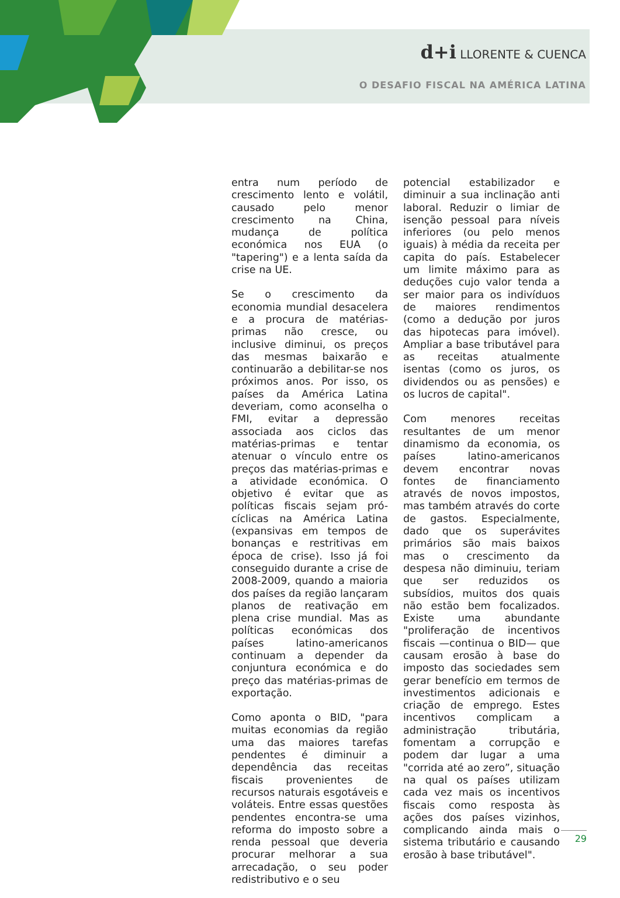d+i LLORENTE & CUENCA
O DESAFIO FISCAL NA AMÉRICA LATINA
entra num período de crescimento lento e volátil, causado pelo menor crescimento na China, mudança de política económica nos EUA (o "tapering") e a lenta saída da crise na UE.
Se o crescimento da economia mundial desacelera e a procura de matérias-primas não cresce, ou inclusive diminui, os preços das mesmas baixarão e continuarão a debilitar-se nos próximos anos. Por isso, os países da América Latina deveriam, como aconselha o FMI, evitar a depressão associada aos ciclos das matérias-primas e tentar atenuar o vínculo entre os preços das matérias-primas e a atividade económica. O objetivo é evitar que as políticas fiscais sejam pró-cíclicas na América Latina (expansivas em tempos de bonanças e restritivas em época de crise). Isso já foi conseguido durante a crise de 2008-2009, quando a maioria dos países da região lançaram planos de reativação em plena crise mundial. Mas as políticas económicas dos países latino-americanos continuam a depender da conjuntura económica e do preço das matérias-primas de exportação.
Como aponta o BID, "para muitas economias da região uma das maiores tarefas pendentes é diminuir a dependência das receitas fiscais provenientes de recursos naturais esgotáveis e voláteis. Entre essas questões pendentes encontra-se uma reforma do imposto sobre a renda pessoal que deveria procurar melhorar a sua arrecadação, o seu poder redistributivo e o seu
potencial estabilizador e diminuir a sua inclinação anti laboral. Reduzir o limiar de isenção pessoal para níveis inferiores (ou pelo menos iguais) à média da receita per capita do país. Estabelecer um limite máximo para as deduções cujo valor tenda a ser maior para os indivíduos de maiores rendimentos (como a dedução por juros das hipotecas para imóvel). Ampliar a base tributável para as receitas atualmente isentas (como os juros, os dividendos ou as pensões) e os lucros de capital".
Com menores receitas resultantes de um menor dinamismo da economia, os países latino-americanos devem encontrar novas fontes de financiamento através de novos impostos, mas também através do corte de gastos. Especialmente, dado que os superávites primários são mais baixos mas o crescimento da despesa não diminuiu, teriam que ser reduzidos os subsídios, muitos dos quais não estão bem focalizados. Existe uma abundante "proliferação de incentivos fiscais —continua o BID— que causam erosão à base do imposto das sociedades sem gerar benefício em termos de investimentos adicionais e criação de emprego. Estes incentivos complicam a administração tributária, fomentam a corrupção e podem dar lugar a uma "corrida até ao zero”, situação na qual os países utilizam cada vez mais os incentivos fiscais como resposta às ações dos países vizinhos, complicando ainda mais o sistema tributário e causando erosão à base tributável".
29